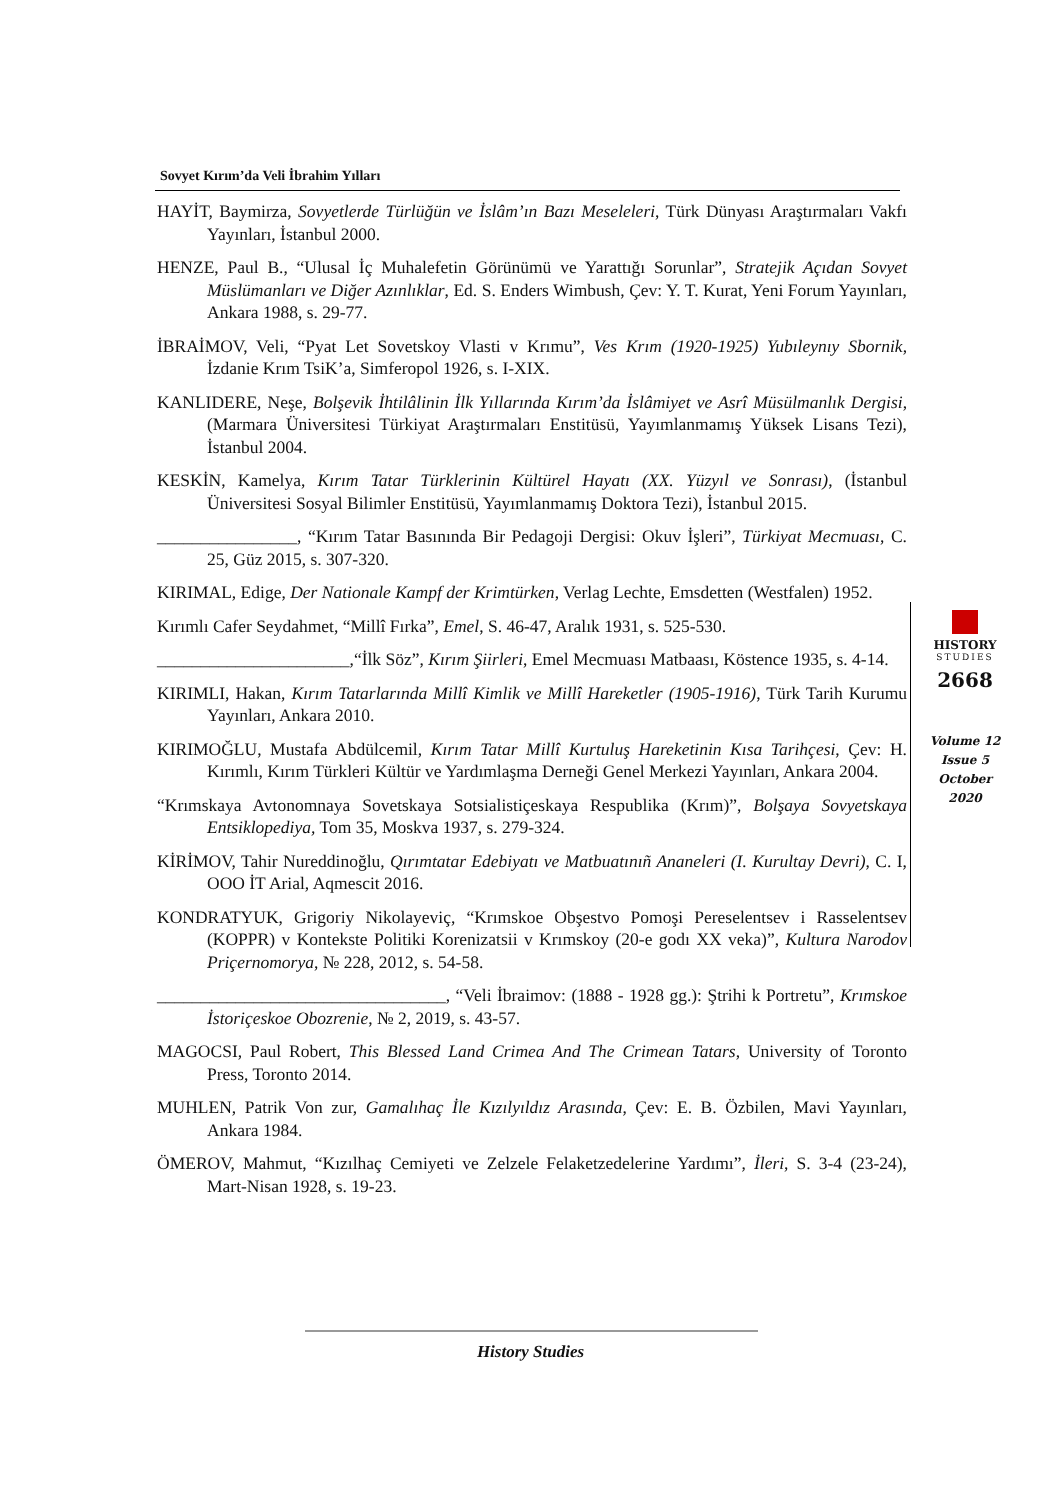Sovyet Kırım’da Veli İbrahim Yılları
HAYİT, Baymirza, Sovyetlerde Türlüğün ve İslâm’ın Bazı Meseleleri, Türk Dünyası Araştırmaları Vakfı Yayınları, İstanbul 2000.
HENZE, Paul B., “Ulusal İç Muhalefetin Görünümü ve Yarattığı Sorunlar”, Stratejik Açıdan Sovyet Müslümanları ve Diğer Azınlıklar, Ed. S. Enders Wimbush, Çev: Y. T. Kurat, Yeni Forum Yayınları, Ankara 1988, s. 29-77.
İBRAİMOV, Veli, “Pyat Let Sovetskoy Vlasti v Krımu”, Ves Krım (1920-1925) Yubıleynıy Sbornik, İzdanie Krım TsiK’a, Simferopol 1926, s. I-XIX.
KANLIDERE, Neşe, Bolşevik İhtilâlinin İlk Yıllarında Kırım’da İslâmiyet ve Asrî Müsülmanlık Dergisi, (Marmara Üniversitesi Türkiyat Araştırmaları Enstitüsü, Yayımlanmamış Yüksek Lisans Tezi), İstanbul 2004.
KESKİN, Kamelya, Kırım Tatar Türklerinin Kültürel Hayatı (XX. Yüzyıl ve Sonrası), (İstanbul Üniversitesi Sosyal Bilimler Enstitüsü, Yayımlanmamış Doktora Tezi), İstanbul 2015.
________________, “Kırım Tatar Basınında Bir Pedagoji Dergisi: Okuv İşleri”, Türkiyat Mecmuası, C. 25, Güz 2015, s. 307-320.
KIRIMAL, Edige, Der Nationale Kampf der Krimtürken, Verlag Lechte, Emsdetten (Westfalen) 1952.
Kırımlı Cafer Seydahmet, “Millî Fırka”, Emel, S. 46-47, Aralık 1931, s. 525-530.
______________________,“İlk Söz”, Kırım Şiirleri, Emel Mecmuası Matbaası, Köstence 1935, s. 4-14.
KIRIMLI, Hakan, Kırım Tatarlarında Millî Kimlik ve Millî Hareketler (1905-1916), Türk Tarih Kurumu Yayınları, Ankara 2010.
KIRIMOĞLU, Mustafa Abdülcemil, Kırım Tatar Millî Kurtuluş Hareketinin Kısa Tarihçesi, Çev: H. Kırımlı, Kırım Türkleri Kültür ve Yardımlaşma Derneği Genel Merkezi Yayınları, Ankara 2004.
“Krımskaya Avtonomnaya Sovetskaya Sotsialistiçeskaya Respublika (Krım)”, Bolşaya Sovyetskaya Entsiklopediya, Tom 35, Moskva 1937, s. 279-324.
KİRİMOV, Tahir Nureddinoğlu, Qırımtatar Edebiyatı ve Matbuatınıñ Ananeleri (I. Kurultay Devri), C. I, OOO İT Arial, Aqmescit 2016.
KONDRATYUK, Grigoriy Nikolayeviç, “Krımskoe Obşestvo Pomoşi Pereselentsev i Rasselentsev (KOPPR) v Kontekste Politiki Korenizatsii v Krımskoy (20-e godı XX veka)”, Kultura Narodov Priçernomorya, № 228, 2012, s. 54-58.
_________________________________, “Veli İbraimov: (1888 - 1928 gg.): Ştrihi k Portretu”, Krımskoe İstoriçeskoe Obozrenie, № 2, 2019, s. 43-57.
MAGOCSI, Paul Robert, This Blessed Land Crimea And The Crimean Tatars, University of Toronto Press, Toronto 2014.
MUHLEN, Patrik Von zur, Gamalıhaç İle Kızılyıldız Arasında, Çev: E. B. Özbilen, Mavi Yayınları, Ankara 1984.
ÖMEROV, Mahmut, “Kızılhaç Cemiyeti ve Zelzele Felaketzedelerine Yardımı”, İleri, S. 3-4 (23-24), Mart-Nisan 1928, s. 19-23.
HISTORY
STUDIES
2668
Volume 12
Issue 5
October
2020
History Studies